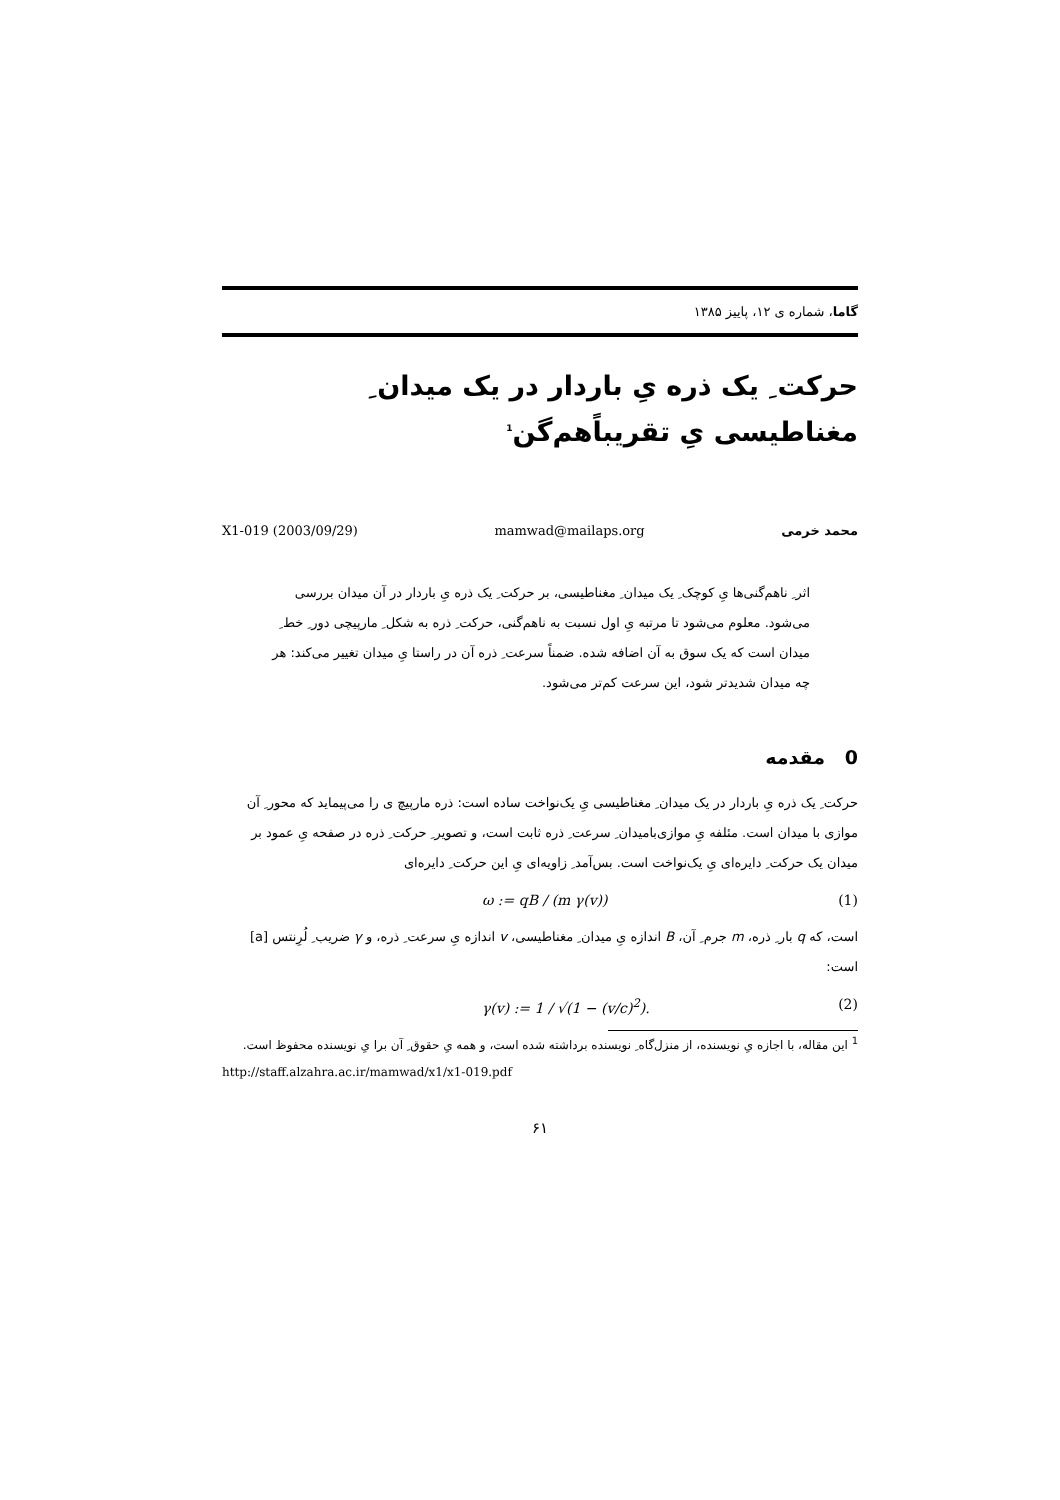گاما، شماره ی ۱۲، پاییز ۱۳۸۵
حرکت ِ یک ذره یِ باردار در یک میدان ِ مغناطیسی یِ تقریباً‌هم‌گن<sup>1</sup>
X1-019 (2003/09/29) mamwad@mailaps.org محمد خرمی
اثر ِ ناهم‌گنی‌ها یِ کوچک ِ یک میدان ِ مغناطیسی، بر حرکت ِ یک ذره یِ باردار در آن میدان بررسی می‌شود. معلوم می‌شود تا مرتبه یِ اول نسبت به ناهم‌گنی، حرکت ِ ذره به شکل ِ مارپیچی دور ِ خط ِ میدان است که یک سوق به آن اضافه شده. ضمناً سرعت ِ ذره آن در راستا یِ میدان تغییر می‌کند: هر چه میدان شدیدتر شود، این سرعت کم‌تر می‌شود.
0 مقدمه
حرکت ِ یک ذره یِ باردار در یک میدان ِ مغناطیسی یِ یک‌نواخت ساده است: ذره مارپیچ ی را می‌پیماید که محور ِ آن موازی با میدان است. مئلفه یِ موازی‌بامیدان ِ سرعت ِ ذره ثابت است، و تصویر ِ حرکت ِ ذره در صفحه یِ عمود بر میدان یک حرکت ِ دایره‌ای یِ یک‌نواخت است. بس‌آمد ِ زاویه‌ای یِ این حرکت ِ دایره‌ای
ω := qB / (m γ(v)) (1)
است، که q بار ِ ذره، m جرم ِ آن، B اندازه یِ میدان ِ مغناطیسی، v اندازه یِ سرعت ِ ذره، و γ ضریب ِ لُرِنتس [a] است:
γ(v) := 1 / √(1 − (v/c)<sup>2</sup>). (2)
<sup>1</sup> این مقاله، با اجازه یِ نویسنده، از منزل‌گاه ِ نویسنده برداشته شده است، و همه یِ حقوق ِ آن برا یِ نویسنده محفوظ است.
http://staff.alzahra.ac.ir/mamwad/x1/x1-019.pdf
۶۱